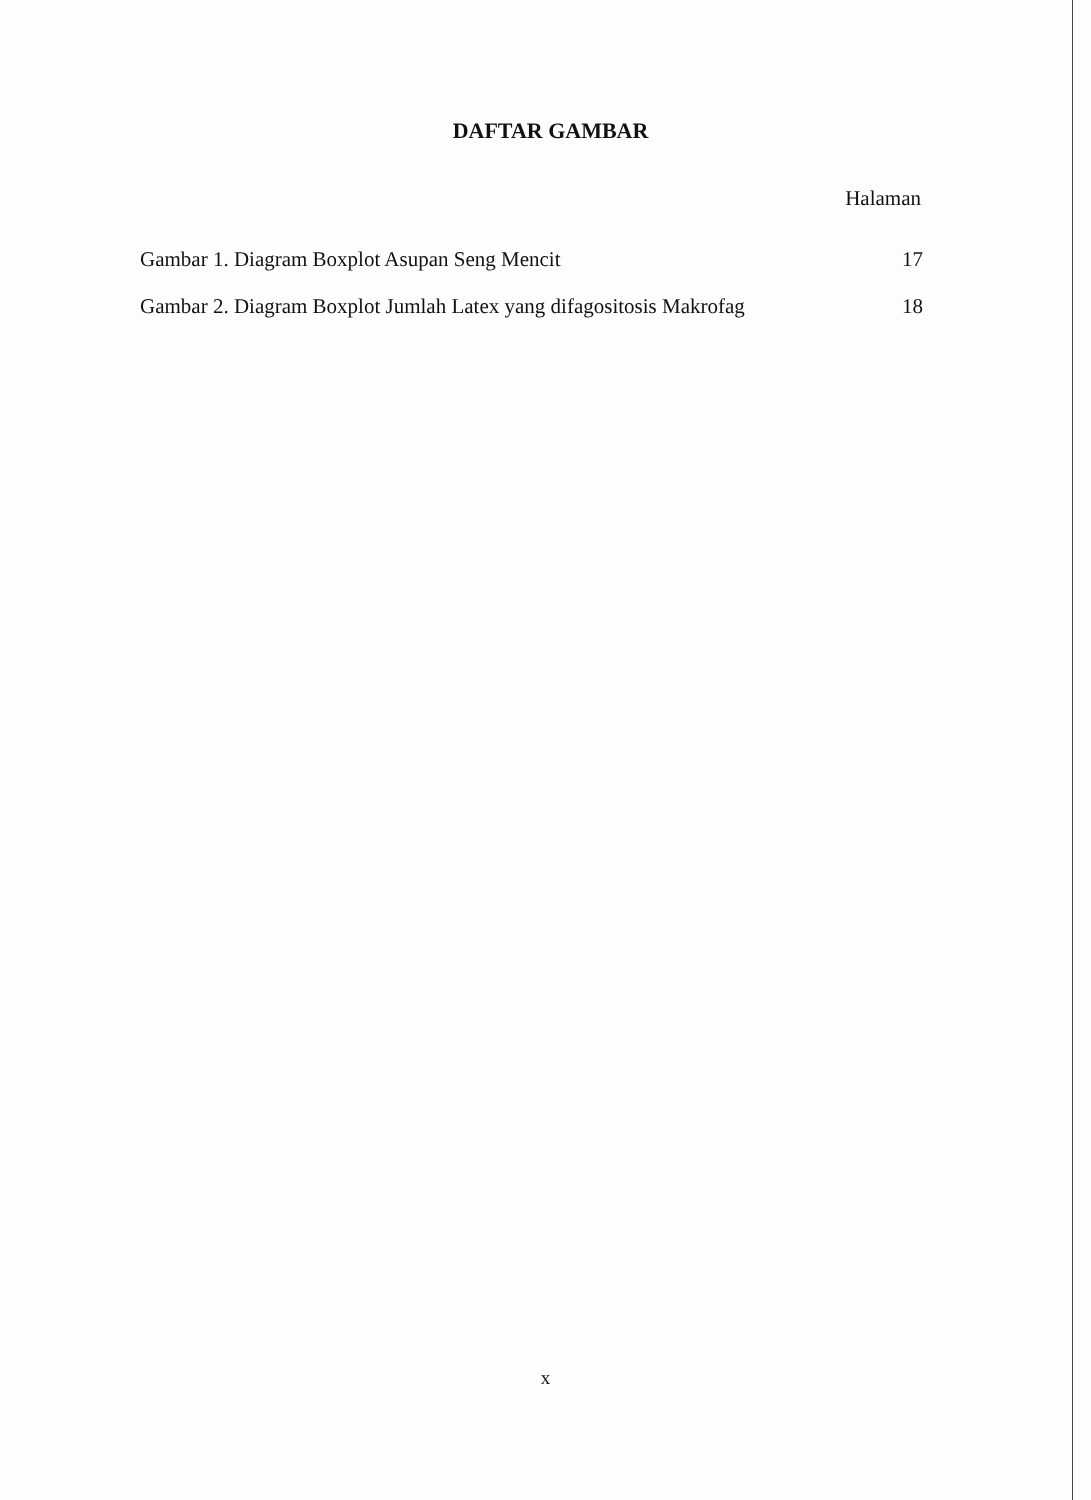DAFTAR GAMBAR
Halaman
Gambar 1. Diagram Boxplot Asupan Seng Mencit 17
Gambar 2. Diagram Boxplot Jumlah Latex yang difagositosis Makrofag 18
x